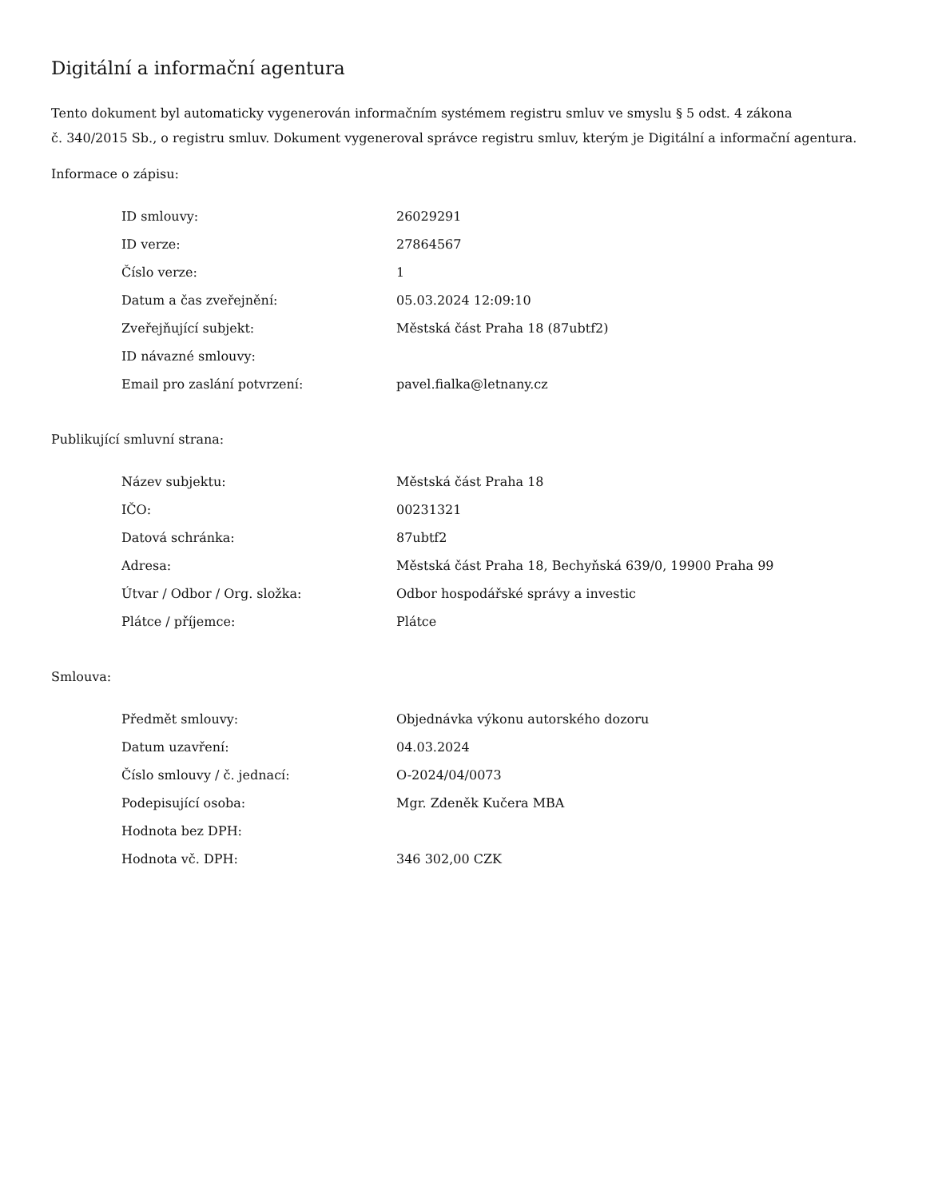Digitální a informační agentura
Tento dokument byl automaticky vygenerován informačním systémem registru smluv ve smyslu § 5 odst. 4 zákona
č. 340/2015 Sb., o registru smluv. Dokument vygeneroval správce registru smluv, kterým je Digitální a informační agentura.
Informace o zápisu:
| ID smlouvy: | 26029291 |
| ID verze: | 27864567 |
| Číslo verze: | 1 |
| Datum a čas zveřejnění: | 05.03.2024 12:09:10 |
| Zveřejňující subjekt: | Městská část Praha 18 (87ubtf2) |
| ID návazné smlouvy: | |
| Email pro zaslání potvrzení: | pavel.fialka@letnany.cz |
Publikující smluvní strana:
| Název subjektu: | Městská část Praha 18 |
| IČO: | 00231321 |
| Datová schránka: | 87ubtf2 |
| Adresa: | Městská část Praha 18, Bechyňská 639/0, 19900 Praha 99 |
| Útvar / Odbor / Org. složka: | Odbor hospodářské správy a investic |
| Plátce / příjemce: | Plátce |
Smlouva:
| Předmět smlouvy: | Objednávka výkonu autorského dozoru |
| Datum uzavření: | 04.03.2024 |
| Číslo smlouvy / č. jednací: | O-2024/04/0073 |
| Podepisující osoba: | Mgr. Zdeněk Kučera MBA |
| Hodnota bez DPH: | |
| Hodnota vč. DPH: | 346 302,00 CZK |